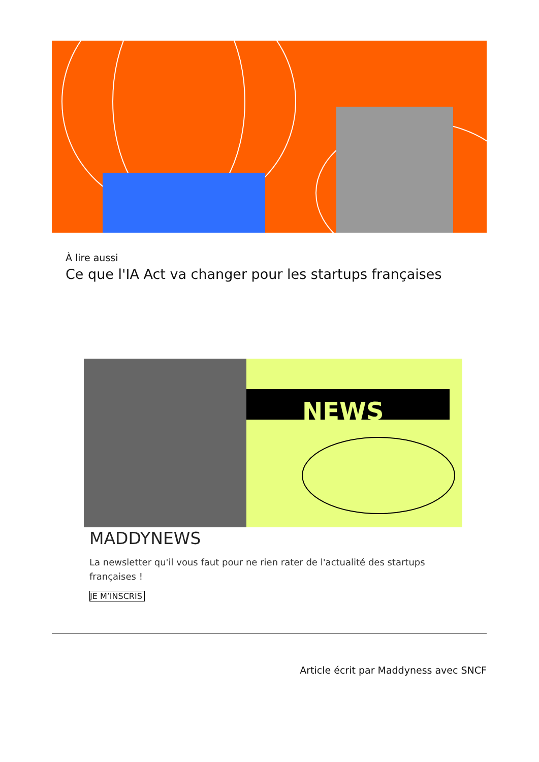À lire aussi
Ce que l'IA Act va changer pour les startups françaises
NEWS
MADDYNEWS
La newsletter qu'il vous faut pour ne rien rater de l'actualité des startups françaises !
JE M’INSCRIS
Article écrit par Maddyness avec SNCF